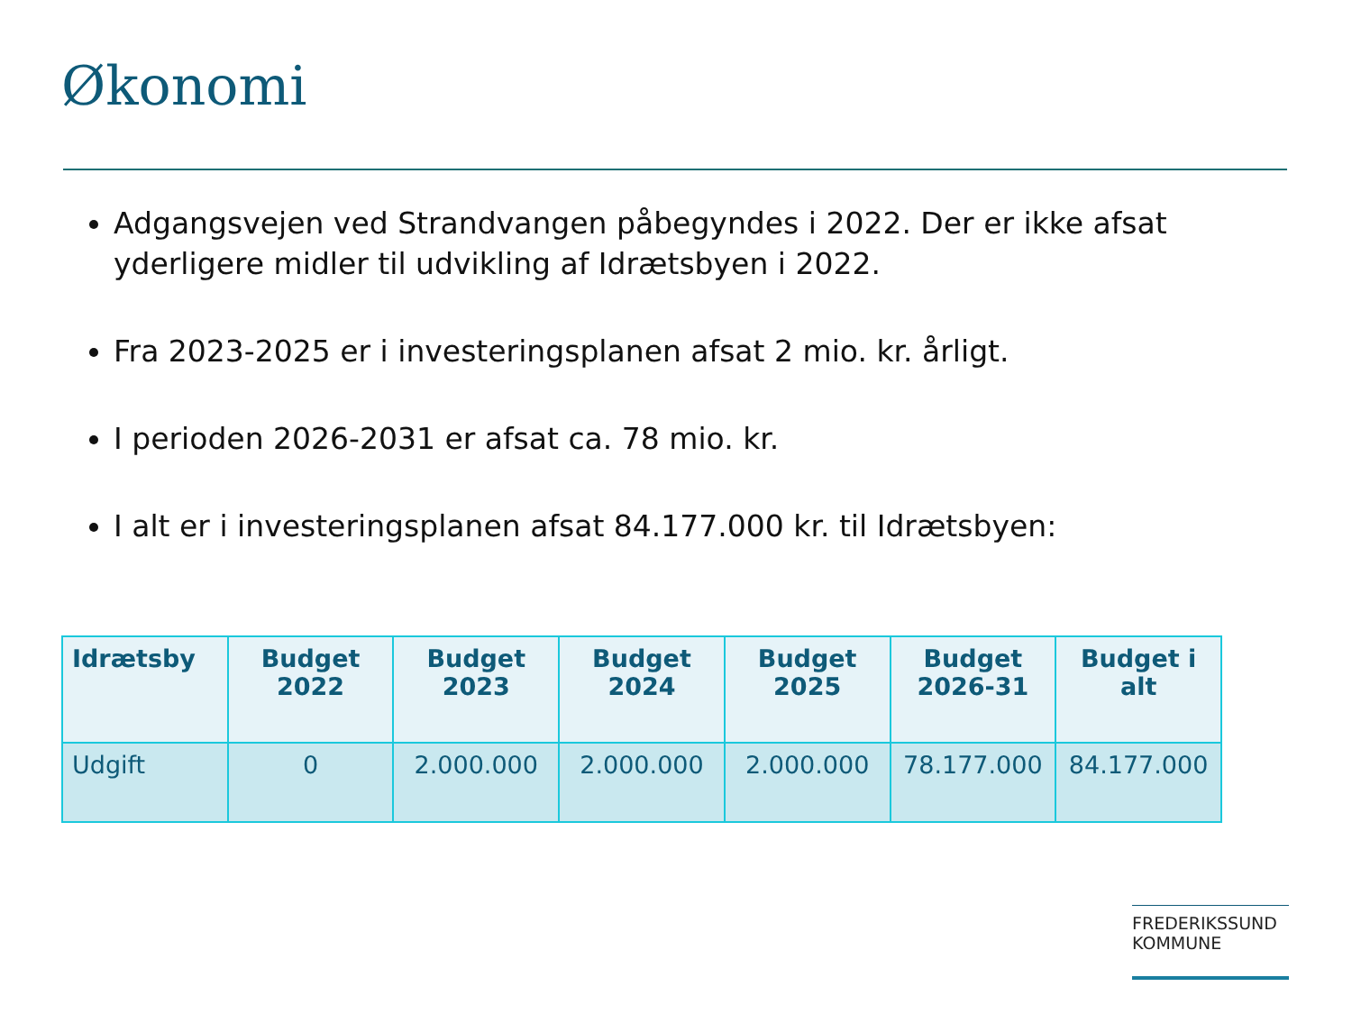Økonomi
Adgangsvejen ved Strandvangen påbegyndes i 2022. Der er ikke afsat yderligere midler til udvikling af Idrætsbyen i 2022.
Fra 2023-2025 er i investeringsplanen afsat 2 mio. kr. årligt.
I perioden 2026-2031 er afsat ca. 78 mio. kr.
I alt er i investeringsplanen afsat 84.177.000 kr. til Idrætsbyen:
| Idrætsby | Budget 2022 | Budget 2023 | Budget 2024 | Budget 2025 | Budget 2026-31 | Budget i alt |
| --- | --- | --- | --- | --- | --- | --- |
| Udgift | 0 | 2.000.000 | 2.000.000 | 2.000.000 | 78.177.000 | 84.177.000 |
FREDERIKSSUND
KOMMUNE